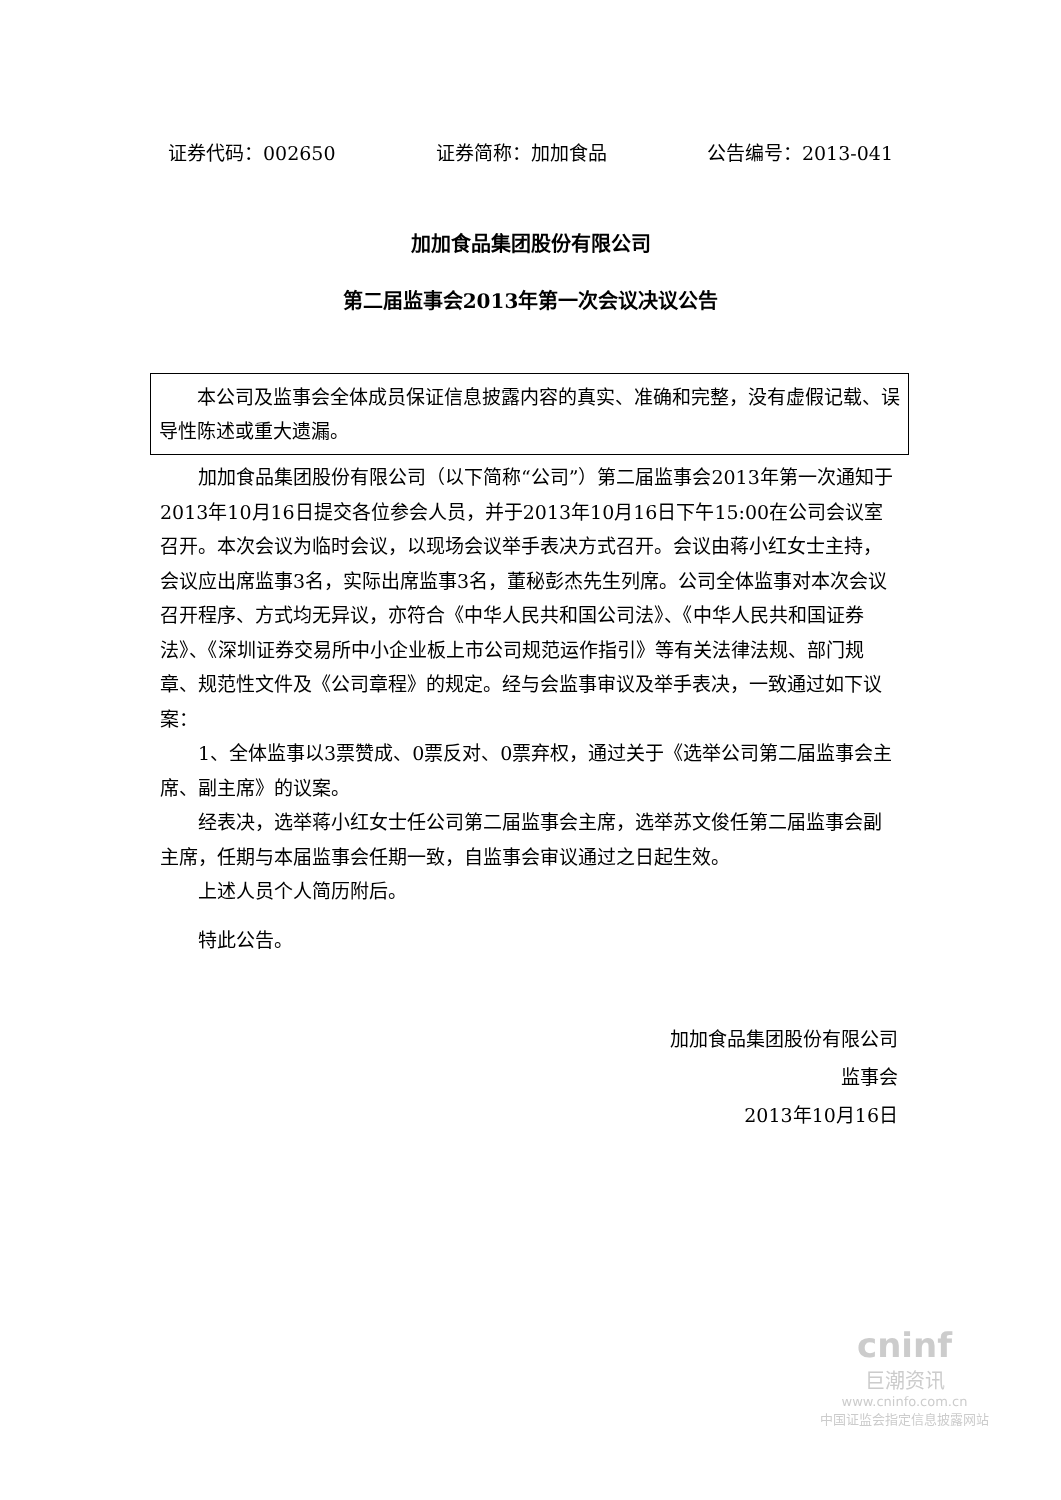证券代码：002650 证券简称：加加食品 公告编号：2013-041
加加食品集团股份有限公司
第二届监事会2013年第一次会议决议公告
本公司及监事会全体成员保证信息披露内容的真实、准确和完整，没有虚假记载、误导性陈述或重大遗漏。
加加食品集团股份有限公司（以下简称“公司”）第二届监事会2013年第一次通知于2013年10月16日提交各位参会人员，并于2013年10月16日下午15:00在公司会议室召开。本次会议为临时会议，以现场会议举手表决方式召开。会议由蒋小红女士主持，会议应出席监事3名，实际出席监事3名，董秘彭杰先生列席。公司全体监事对本次会议召开程序、方式均无异议，亦符合《中华人民共和国公司法》、《中华人民共和国证券法》、《深圳证券交易所中小企业板上市公司规范运作指引》等有关法律法规、部门规章、规范性文件及《公司章程》的规定。经与会监事审议及举手表决，一致通过如下议案：
1、全体监事以3票赞成、0票反对、0票弃权，通过关于《选举公司第二届监事会主席、副主席》的议案。
经表决，选举蒋小红女士任公司第二届监事会主席，选举苏文俊任第二届监事会副主席，任期与本届监事会任期一致，自监事会审议通过之日起生效。
上述人员个人简历附后。
特此公告。
加加食品集团股份有限公司
监事会
2013年10月16日
cninf
巨潮资讯
www.cninfo.com.cn
中国证监会指定信息披露网站